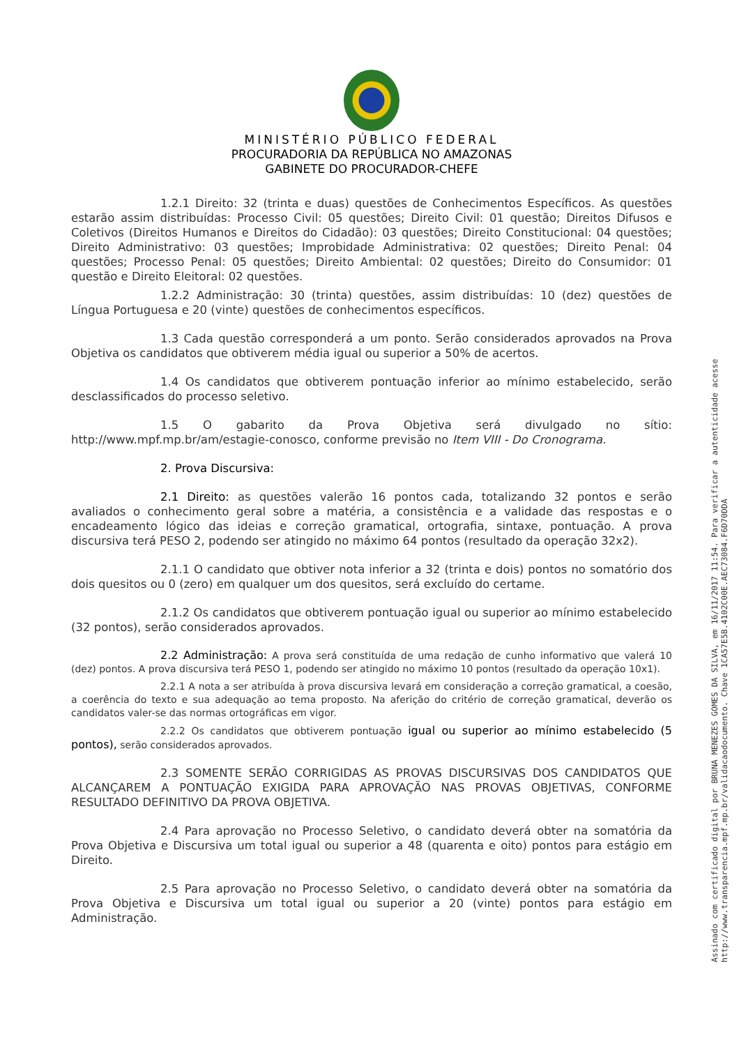MINISTÉRIO PÚBLICO FEDERAL
PROCURADORIA DA REPÚBLICA NO AMAZONAS
GABINETE DO PROCURADOR-CHEFE
1.2.1 Direito: 32 (trinta e duas) questões de Conhecimentos Específicos. As questões estarão assim distribuídas: Processo Civil: 05 questões; Direito Civil: 01 questão; Direitos Difusos e Coletivos (Direitos Humanos e Direitos do Cidadão): 03 questões; Direito Constitucional: 04 questões; Direito Administrativo: 03 questões; Improbidade Administrativa: 02 questões; Direito Penal: 04 questões; Processo Penal: 05 questões; Direito Ambiental: 02 questões; Direito do Consumidor: 01 questão e Direito Eleitoral: 02 questões.
1.2.2 Administração: 30 (trinta) questões, assim distribuídas: 10 (dez) questões de Língua Portuguesa e 20 (vinte) questões de conhecimentos específicos.
1.3 Cada questão corresponderá a um ponto. Serão considerados aprovados na Prova Objetiva os candidatos que obtiverem média igual ou superior a 50% de acertos.
1.4 Os candidatos que obtiverem pontuação inferior ao mínimo estabelecido, serão desclassificados do processo seletivo.
1.5 O gabarito da Prova Objetiva será divulgado no sítio: http://www.mpf.mp.br/am/estagie-conosco, conforme previsão no Item VIII - Do Cronograma.
2. Prova Discursiva:
2.1 Direito: as questões valerão 16 pontos cada, totalizando 32 pontos e serão avaliados o conhecimento geral sobre a matéria, a consistência e a validade das respostas e o encadeamento lógico das ideias e correção gramatical, ortografia, sintaxe, pontuação. A prova discursiva terá PESO 2, podendo ser atingido no máximo 64 pontos (resultado da operação 32x2).
2.1.1 O candidato que obtiver nota inferior a 32 (trinta e dois) pontos no somatório dos dois quesitos ou 0 (zero) em qualquer um dos quesitos, será excluído do certame.
2.1.2 Os candidatos que obtiverem pontuação igual ou superior ao mínimo estabelecido (32 pontos), serão considerados aprovados.
2.2 Administração: A prova será constituída de uma redação de cunho informativo que valerá 10 (dez) pontos. A prova discursiva terá PESO 1, podendo ser atingido no máximo 10 pontos (resultado da operação 10x1).
2.2.1 A nota a ser atribuída à prova discursiva levará em consideração a correção gramatical, a coesão, a coerência do texto e sua adequação ao tema proposto. Na aferição do critério de correção gramatical, deverão os candidatos valer-se das normas ortográficas em vigor.
2.2.2 Os candidatos que obtiverem pontuação igual ou superior ao mínimo estabelecido (5 pontos), serão considerados aprovados.
2.3 SOMENTE SERÃO CORRIGIDAS AS PROVAS DISCURSIVAS DOS CANDIDATOS QUE ALCANÇAREM A PONTUAÇÃO EXIGIDA PARA APROVAÇÃO NAS PROVAS OBJETIVAS, CONFORME RESULTADO DEFINITIVO DA PROVA OBJETIVA.
2.4 Para aprovação no Processo Seletivo, o candidato deverá obter na somatória da Prova Objetiva e Discursiva um total igual ou superior a 48 (quarenta e oito) pontos para estágio em Direito.
2.5 Para aprovação no Processo Seletivo, o candidato deverá obter na somatória da Prova Objetiva e Discursiva um total igual ou superior a 20 (vinte) pontos para estágio em Administração.
Assinado com certificado digital por BRUNA MENEZES GOMES DA SILVA, em 16/11/2017 11:54. Para verificar a autenticidade acesse
http://www.transparencia.mpf.mp.br/validacaodocumento. Chave 1CA57E5B.4102C00E.AEC73084.F6D70DDA